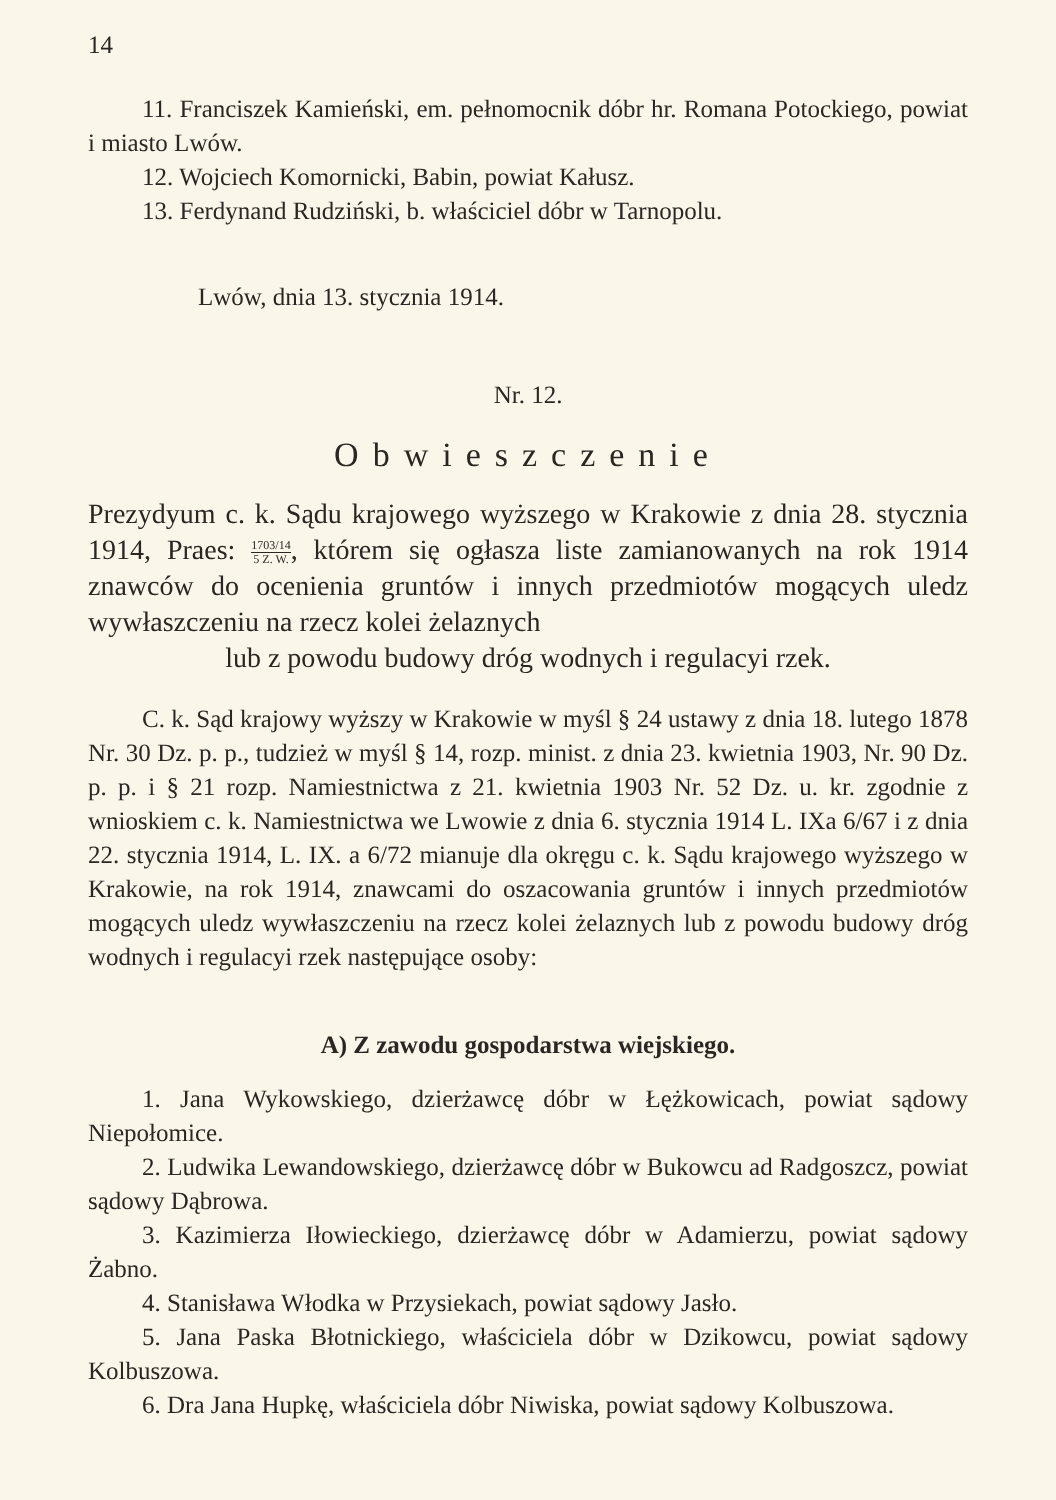14
11. Franciszek Kamieński, em. pełnomocnik dóbr hr. Romana Potockiego, powiat i miasto Lwów.
12. Wojciech Komornicki, Babin, powiat Kałusz.
13. Ferdynand Rudziński, b. właściciel dóbr w Tarnopolu.
Lwów, dnia 13. stycznia 1914.
Nr. 12.
Obwieszczenie
Prezydyum c. k. Sądu krajowego wyższego w Krakowie z dnia 28. stycznia 1914, Praes: 1703/14 5 Z. W., którem się ogłasza liste zamianowanych na rok 1914 znawców do ocenienia gruntów i innych przedmiotów mogących uledz wywłaszczeniu na rzecz kolei żelaznych
lub z powodu budowy dróg wodnych i regulacyi rzek.
C. k. Sąd krajowy wyższy w Krakowie w myśl § 24 ustawy z dnia 18. lutego 1878 Nr. 30 Dz. p. p., tudzież w myśl § 14, rozp. minist. z dnia 23. kwietnia 1903, Nr. 90 Dz. p. p. i § 21 rozp. Namiestnictwa z 21. kwietnia 1903 Nr. 52 Dz. u. kr. zgodnie z wnioskiem c. k. Namiestnictwa we Lwowie z dnia 6. stycznia 1914 L. IXa 6/67 i z dnia 22. stycznia 1914, L. IX. a 6/72 mianuje dla okręgu c. k. Sądu krajowego wyższego w Krakowie, na rok 1914, znawcami do oszacowania gruntów i innych przedmiotów mogących uledz wywłaszczeniu na rzecz kolei żelaznych lub z powodu budowy dróg wodnych i regulacyi rzek następujące osoby:
A) Z zawodu gospodarstwa wiejskiego.
1. Jana Wykowskiego, dzierżawcę dóbr w Łężkowicach, powiat sądowy Niepołomice.
2. Ludwika Lewandowskiego, dzierżawcę dóbr w Bukowcu ad Radgoszcz, powiat sądowy Dąbrowa.
3. Kazimierza Iłowieckiego, dzierżawcę dóbr w Adamierzu, powiat sądowy Żabno.
4. Stanisława Włodka w Przysiekach, powiat sądowy Jasło.
5. Jana Paska Błotnickiego, właściciela dóbr w Dzikowcu, powiat sądowy Kolbuszowa.
6. Dra Jana Hupkę, właściciela dóbr Niwiska, powiat sądowy Kolbuszowa.